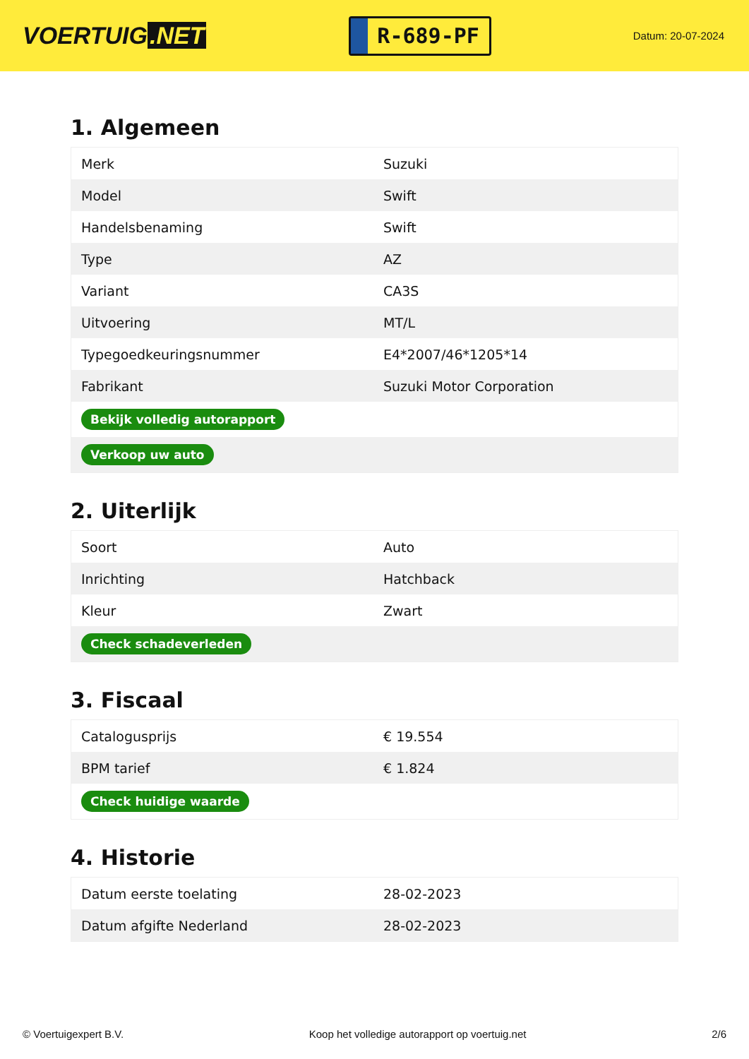VOERTUIG.NET
R-689-PF
Datum: 20-07-2024
1. Algemeen
| Merk | Suzuki |
| Model | Swift |
| Handelsbenaming | Swift |
| Type | AZ |
| Variant | CA3S |
| Uitvoering | MT/L |
| Typegoedkeuringsnummer | E4*2007/46*1205*14 |
| Fabrikant | Suzuki Motor Corporation |
| Bekijk volledig autorapport | |
| Verkoop uw auto | |
2. Uiterlijk
| Soort | Auto |
| Inrichting | Hatchback |
| Kleur | Zwart |
| Check schadeverleden | |
3. Fiscaal
| Catalogusprijs | € 19.554 |
| BPM tarief | € 1.824 |
| Check huidige waarde | |
4. Historie
| Datum eerste toelating | 28-02-2023 |
| Datum afgifte Nederland | 28-02-2023 |
© Voertuigexpert B.V. Koop het volledige autorapport op voertuig.net 2/6